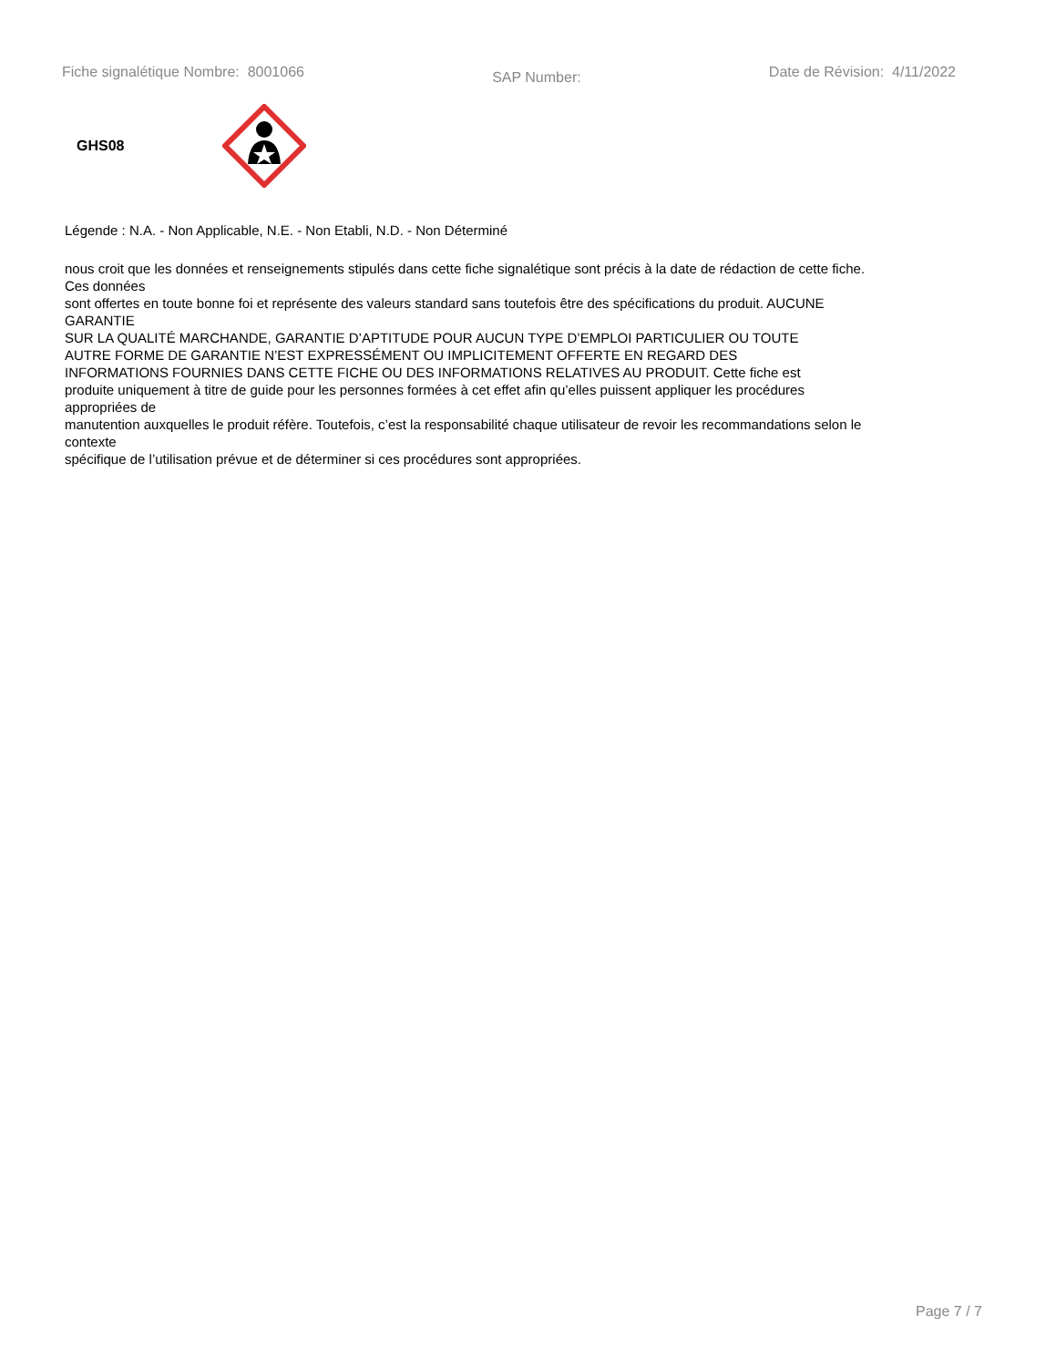Fiche signalétique Nombre: 8001066 SAP Number: Date de Révision: 4/11/2022
GHS08
Légende : N.A. - Non Applicable, N.E. - Non Etabli, N.D. - Non Déterminé
nous croit que les données et renseignements stipulés dans cette fiche signalétique sont précis à la date de rédaction de cette fiche.
Ces données
sont offertes en toute bonne foi et représente des valeurs standard sans toutefois être des spécifications du produit. AUCUNE
GARANTIE
SUR LA QUALITÉ MARCHANDE, GARANTIE D’APTITUDE POUR AUCUN TYPE D’EMPLOI PARTICULIER OU TOUTE
AUTRE FORME DE GARANTIE N’EST EXPRESSÉMENT OU IMPLICITEMENT OFFERTE EN REGARD DES
INFORMATIONS FOURNIES DANS CETTE FICHE OU DES INFORMATIONS RELATIVES AU PRODUIT. Cette fiche est
produite uniquement à titre de guide pour les personnes formées à cet effet afin qu’elles puissent appliquer les procédures
appropriées de
manutention auxquelles le produit réfère. Toutefois, c’est la responsabilité chaque utilisateur de revoir les recommandations selon le
contexte
spécifique de l’utilisation prévue et de déterminer si ces procédures sont appropriées.
Page 7 / 7